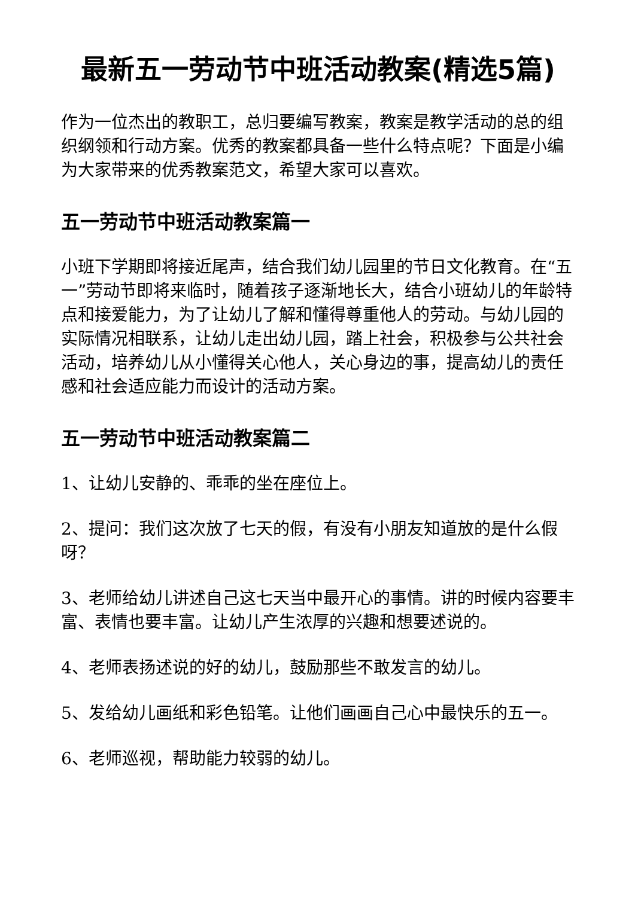最新五一劳动节中班活动教案(精选5篇)
作为一位杰出的教职工，总归要编写教案，教案是教学活动的总的组织纲领和行动方案。优秀的教案都具备一些什么特点呢？下面是小编为大家带来的优秀教案范文，希望大家可以喜欢。
五一劳动节中班活动教案篇一
小班下学期即将接近尾声，结合我们幼儿园里的节日文化教育。在“五一”劳动节即将来临时，随着孩子逐渐地长大，结合小班幼儿的年龄特点和接爱能力，为了让幼儿了解和懂得尊重他人的劳动。与幼儿园的实际情况相联系，让幼儿走出幼儿园，踏上社会，积极参与公共社会活动，培养幼儿从小懂得关心他人，关心身边的事，提高幼儿的责任感和社会适应能力而设计的活动方案。
五一劳动节中班活动教案篇二
1、让幼儿安静的、乖乖的坐在座位上。
2、提问：我们这次放了七天的假，有没有小朋友知道放的是什么假呀？
3、老师给幼儿讲述自己这七天当中最开心的事情。讲的时候内容要丰富、表情也要丰富。让幼儿产生浓厚的兴趣和想要述说的。
4、老师表扬述说的好的幼儿，鼓励那些不敢发言的幼儿。
5、发给幼儿画纸和彩色铅笔。让他们画画自己心中最快乐的五一。
6、老师巡视，帮助能力较弱的幼儿。